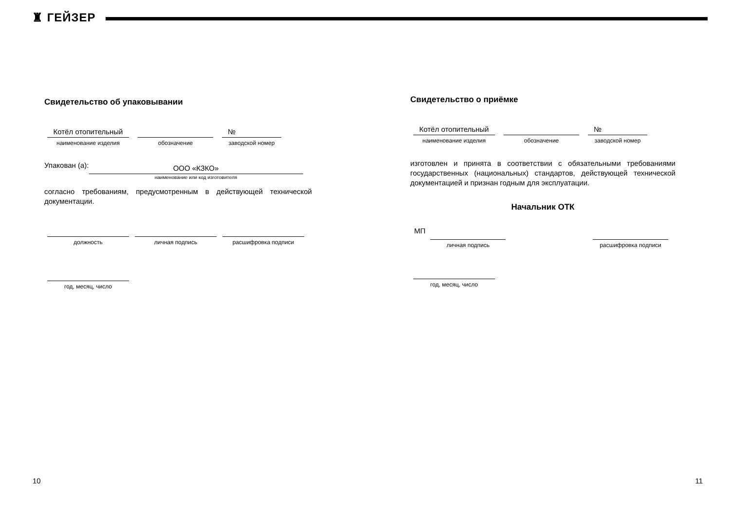♜ ГЕЙЗЕР
Свидетельство об упаковывании
Котёл отопительный
наименование изделия
обозначение
№
заводской номер
Упакован (а):
ООО «КЗКО»
наименование или код изготовителя
согласно требованиям, предусмотренным в действующей технической документации.
должность
личная подпись
расшифровка подписи
год, месяц, число
Свидетельство о приёмке
Котёл отопительный
наименование изделия
обозначение
№
заводской номер
изготовлен и принята в соответствии с обязательными требованиями государственных (национальных) стандартов, действующей технической документацией и признан годным для эксплуатации.
Начальник ОТК
МП
личная подпись расшифровка подписи
год, месяц, число
10 11